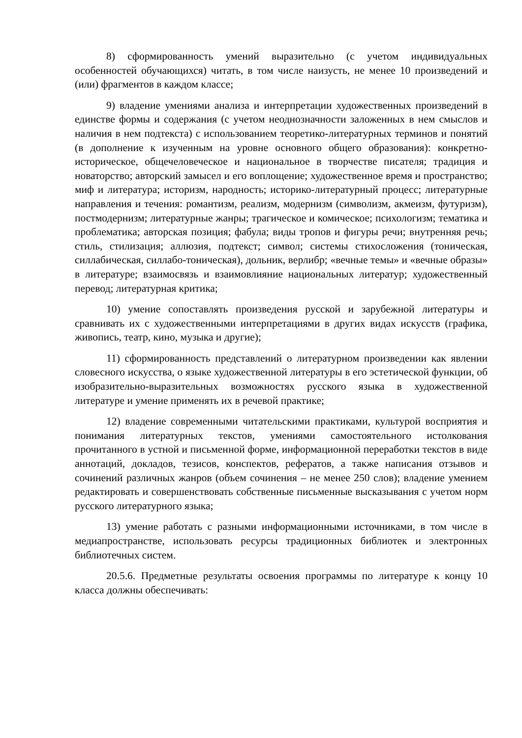8) сформированность умений выразительно (с учетом индивидуальных особенностей обучающихся) читать, в том числе наизусть, не менее 10 произведений и (или) фрагментов в каждом классе;
9) владение умениями анализа и интерпретации художественных произведений в единстве формы и содержания (с учетом неоднозначности заложенных в нем смыслов и наличия в нем подтекста) с использованием теоретико-литературных терминов и понятий (в дополнение к изученным на уровне основного общего образования): конкретно-историческое, общечеловеческое и национальное в творчестве писателя; традиция и новаторство; авторский замысел и его воплощение; художественное время и пространство; миф и литература; историзм, народность; историко-литературный процесс; литературные направления и течения: романтизм, реализм, модернизм (символизм, акмеизм, футуризм), постмодернизм; литературные жанры; трагическое и комическое; психологизм; тематика и проблематика; авторская позиция; фабула; виды тропов и фигуры речи; внутренняя речь; стиль, стилизация; аллюзия, подтекст; символ; системы стихосложения (тоническая, силлабическая, силлабо-тоническая), дольник, верлибр; «вечные темы» и «вечные образы» в литературе; взаимосвязь и взаимовлияние национальных литератур; художественный перевод; литературная критика;
10) умение сопоставлять произведения русской и зарубежной литературы и сравнивать их с художественными интерпретациями в других видах искусств (графика, живопись, театр, кино, музыка и другие);
11) сформированность представлений о литературном произведении как явлении словесного искусства, о языке художественной литературы в его эстетической функции, об изобразительно-выразительных возможностях русского языка в художественной литературе и умение применять их в речевой практике;
12) владение современными читательскими практиками, культурой восприятия и понимания литературных текстов, умениями самостоятельного истолкования прочитанного в устной и письменной форме, информационной переработки текстов в виде аннотаций, докладов, тезисов, конспектов, рефератов, а также написания отзывов и сочинений различных жанров (объем сочинения – не менее 250 слов); владение умением редактировать и совершенствовать собственные письменные высказывания с учетом норм русского литературного языка;
13) умение работать с разными информационными источниками, в том числе в медиапространстве, использовать ресурсы традиционных библиотек и электронных библиотечных систем.
20.5.6. Предметные результаты освоения программы по литературе к концу 10 класса должны обеспечивать: